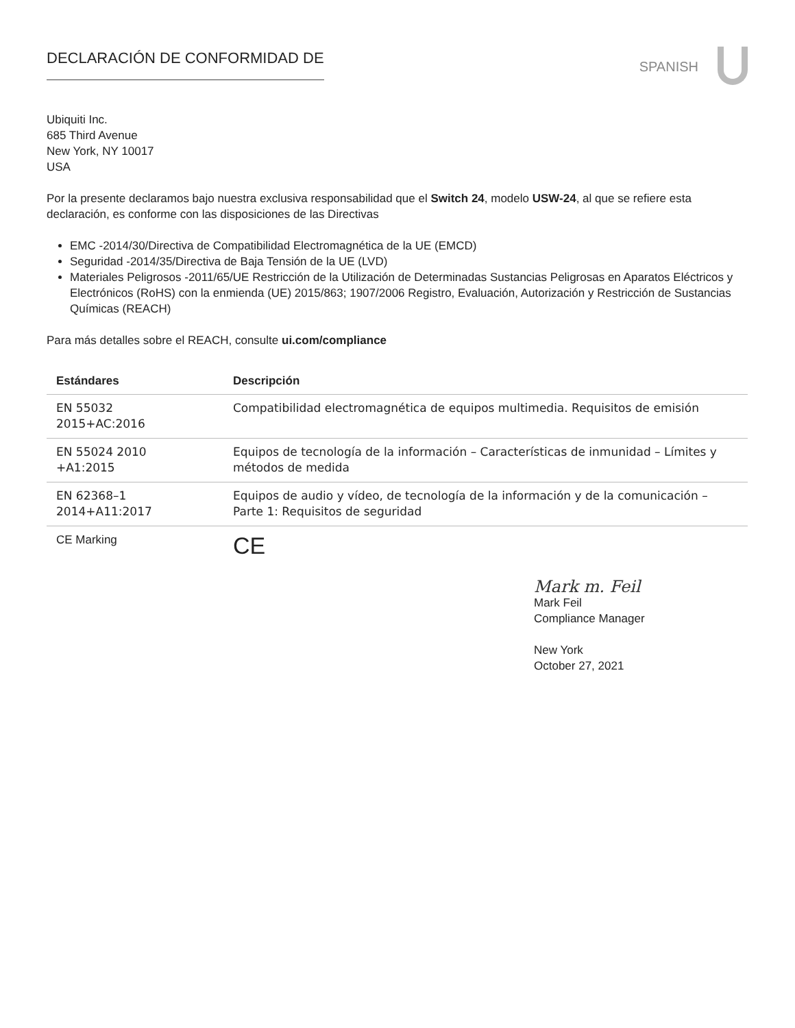DECLARACIÓN DE CONFORMIDAD DE
SPANISH
Ubiquiti Inc.
685 Third Avenue
New York, NY 10017
USA
Por la presente declaramos bajo nuestra exclusiva responsabilidad que el Switch 24, modelo USW-24, al que se refiere esta declaración, es conforme con las disposiciones de las Directivas
EMC -2014/30/Directiva de Compatibilidad Electromagnética de la UE (EMCD)
Seguridad -2014/35/Directiva de Baja Tensión de la UE (LVD)
Materiales Peligrosos -2011/65/UE Restricción de la Utilización de Determinadas Sustancias Peligrosas en Aparatos Eléctricos y Electrónicos (RoHS) con la enmienda (UE) 2015/863; 1907/2006 Registro, Evaluación, Autorización y Restricción de Sustancias Químicas (REACH)
Para más detalles sobre el REACH, consulte ui.com/compliance
| Estándares | Descripción |
| --- | --- |
| EN 55032 2015+AC:2016 | Compatibilidad electromagnética de equipos multimedia. Requisitos de emisión |
| EN 55024 2010 +A1:2015 | Equipos de tecnología de la información – Características de inmunidad – Límites y métodos de medida |
| EN 62368–1 2014+A11:2017 | Equipos de audio y vídeo, de tecnología de la información y de la comunicación – Parte 1: Requisitos de seguridad |
| CE Marking | CE |
Mark m. Feil
Mark Feil
Compliance Manager
New York
October 27, 2021